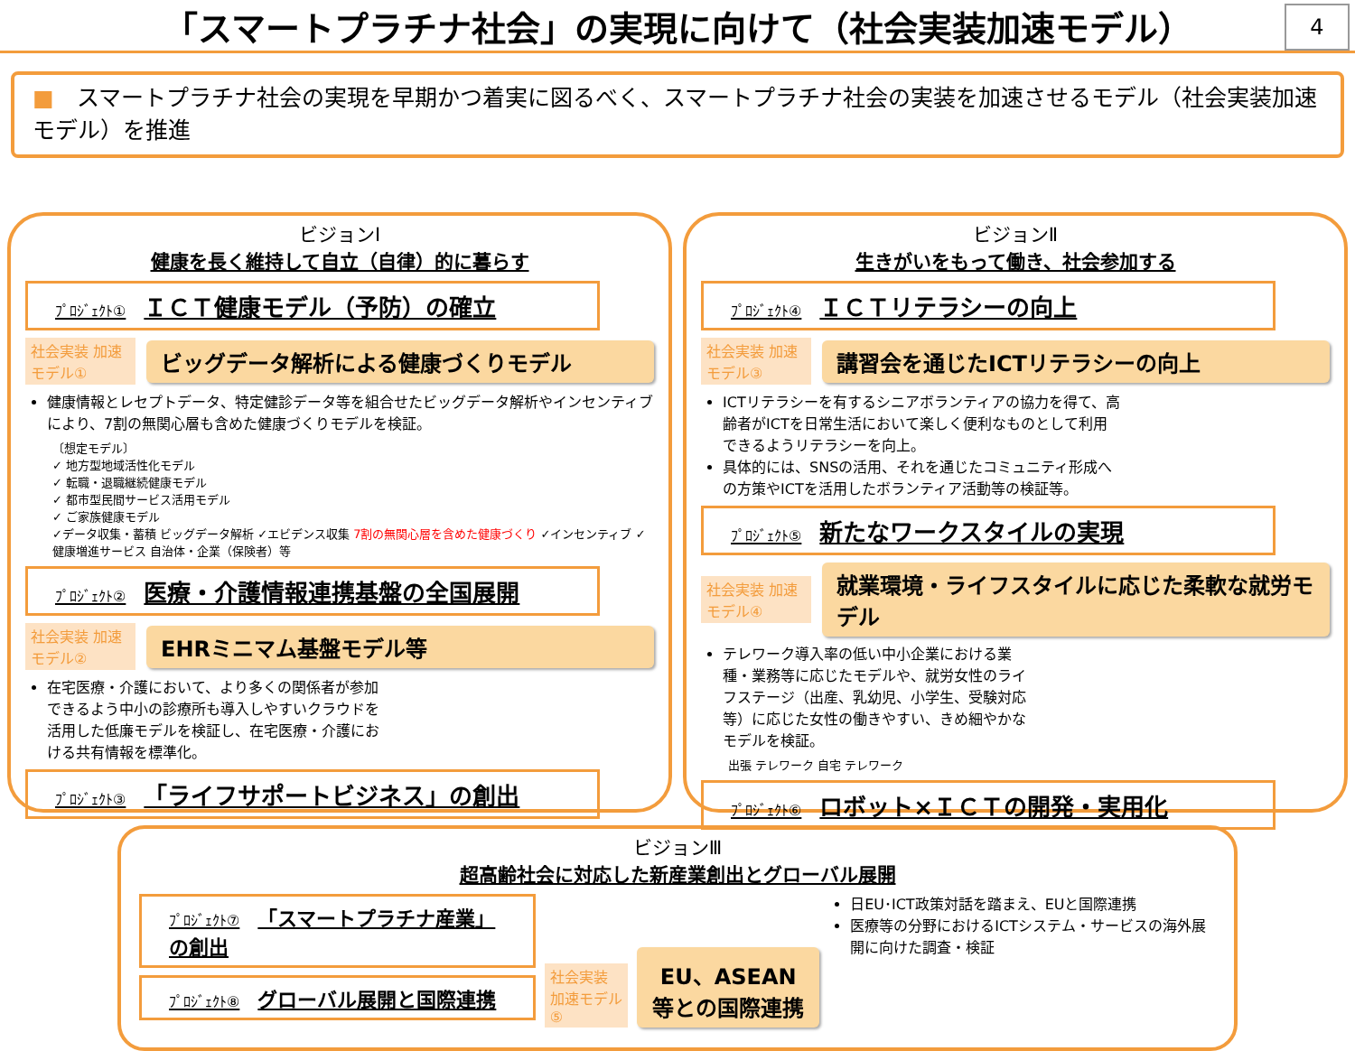「スマートプラチナ社会」の実現に向けて（社会実装加速モデル）
4
■　スマートプラチナ社会の実現を早期かつ着実に図るべく、スマートプラチナ社会の実装を加速させるモデル（社会実装加速モデル）を推進
ビジョンⅠ
健康を長く維持して自立（自律）的に暮らす
ﾌﾟﾛｼﾞｪｸﾄ① ＩＣＴ健康モデル（予防）の確立
社会実装 加速モデル①
ビッグデータ解析による健康づくりモデル
健康情報とレセプトデータ、特定健診データ等を組合せたビッグデータ解析やインセンティブにより、7割の無関心層も含めた健康づくりモデルを検証。
〔想定モデル〕
✓ 地方型地域活性化モデル
✓ 転職・退職継続健康モデル
✓ 都市型民間サービス活用モデル
✓ ご家族健康モデル
✓データ収集・蓄積 ビッグデータ解析 ✓エビデンス収集 7割の無関心層を含めた健康づくり ✓インセンティブ ✓健康増進サービス 自治体・企業（保険者）等
ﾌﾟﾛｼﾞｪｸﾄ② 医療・介護情報連携基盤の全国展開
社会実装 加速モデル②
EHRミニマム基盤モデル等
在宅医療・介護において、より多くの関係者が参加できるよう中小の診療所も導入しやすいクラウドを活用した低廉モデルを検証し、在宅医療・介護における共有情報を標準化。
ﾌﾟﾛｼﾞｪｸﾄ③ 「ライフサポートビジネス」の創出
ビジョンⅡ
生きがいをもって働き、社会参加する
ﾌﾟﾛｼﾞｪｸﾄ④ ＩＣＴリテラシーの向上
社会実装 加速モデル③
講習会を通じたICTリテラシーの向上
ICTリテラシーを有するシニアボランティアの協力を得て、高齢者がICTを日常生活において楽しく便利なものとして利用できるようリテラシーを向上。
具体的には、SNSの活用、それを通じたコミュニティ形成への方策やICTを活用したボランティア活動等の検証等。
ﾌﾟﾛｼﾞｪｸﾄ⑤ 新たなワークスタイルの実現
社会実装 加速モデル④
就業環境・ライフスタイルに応じた柔軟な就労モデル
テレワーク導入率の低い中小企業における業種・業務等に応じたモデルや、就労女性のライフステージ（出産、乳幼児、小学生、受験対応等）に応じた女性の働きやすい、きめ細やかなモデルを検証。
出張 テレワーク 自宅 テレワーク
ﾌﾟﾛｼﾞｪｸﾄ⑥ ロボット×ＩＣＴの開発・実用化
ビジョンⅢ
超高齢社会に対応した新産業創出とグローバル展開
ﾌﾟﾛｼﾞｪｸﾄ⑦ 「スマートプラチナ産業」の創出
ﾌﾟﾛｼﾞｪｸﾄ⑧ グローバル展開と国際連携
社会実装 加速モデル⑤
EU、ASEAN等との国際連携
日EU･ICT政策対話を踏まえ、EUと国際連携
医療等の分野におけるICTシステム・サービスの海外展開に向けた調査・検証